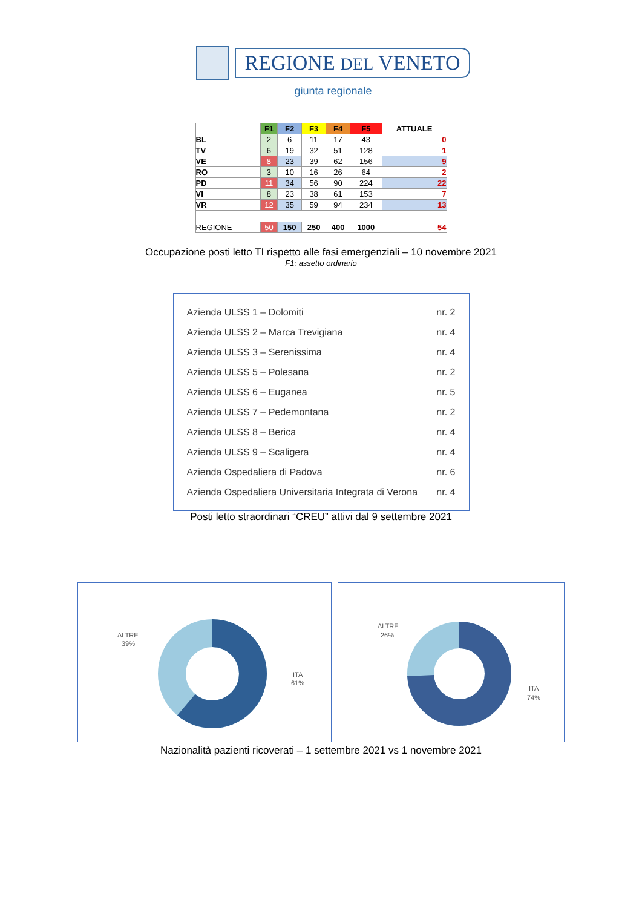REGIONE DEL VENETO
giunta regionale
| | F1 | F2 | F3 | F4 | F5 | ATTUALE |
| --- | --- | --- | --- | --- | --- | --- |
| BL | 2 | 6 | 11 | 17 | 43 | 0 |
| TV | 6 | 19 | 32 | 51 | 128 | 1 |
| VE | 8 | 23 | 39 | 62 | 156 | 9 |
| RO | 3 | 10 | 16 | 26 | 64 | 2 |
| PD | 11 | 34 | 56 | 90 | 224 | 22 |
| VI | 8 | 23 | 38 | 61 | 153 | 7 |
| VR | 12 | 35 | 59 | 94 | 234 | 13 |
| REGIONE | 50 | 150 | 250 | 400 | 1000 | 54 |
Occupazione posti letto TI rispetto alle fasi emergenziali – 10 novembre 2021
F1: assetto ordinario
Azienda ULSS 1 – Dolomiti nr. 2
Azienda ULSS 2 – Marca Trevigiana nr. 4
Azienda ULSS 3 – Serenissima nr. 4
Azienda ULSS 5 – Polesana nr. 2
Azienda ULSS 6 – Euganea nr. 5
Azienda ULSS 7 – Pedemontana nr. 2
Azienda ULSS 8 – Berica nr. 4
Azienda ULSS 9 – Scaligera nr. 4
Azienda Ospedaliera di Padova nr. 6
Azienda Ospedaliera Universitaria Integrata di Verona nr. 4
Posti letto straordinari “CREU” attivi dal 9 settembre 2021
ALTRE
39%
ITA
61%
ALTRE
26%
ITA
74%
Nazionalità pazienti ricoverati – 1 settembre 2021 vs 1 novembre 2021